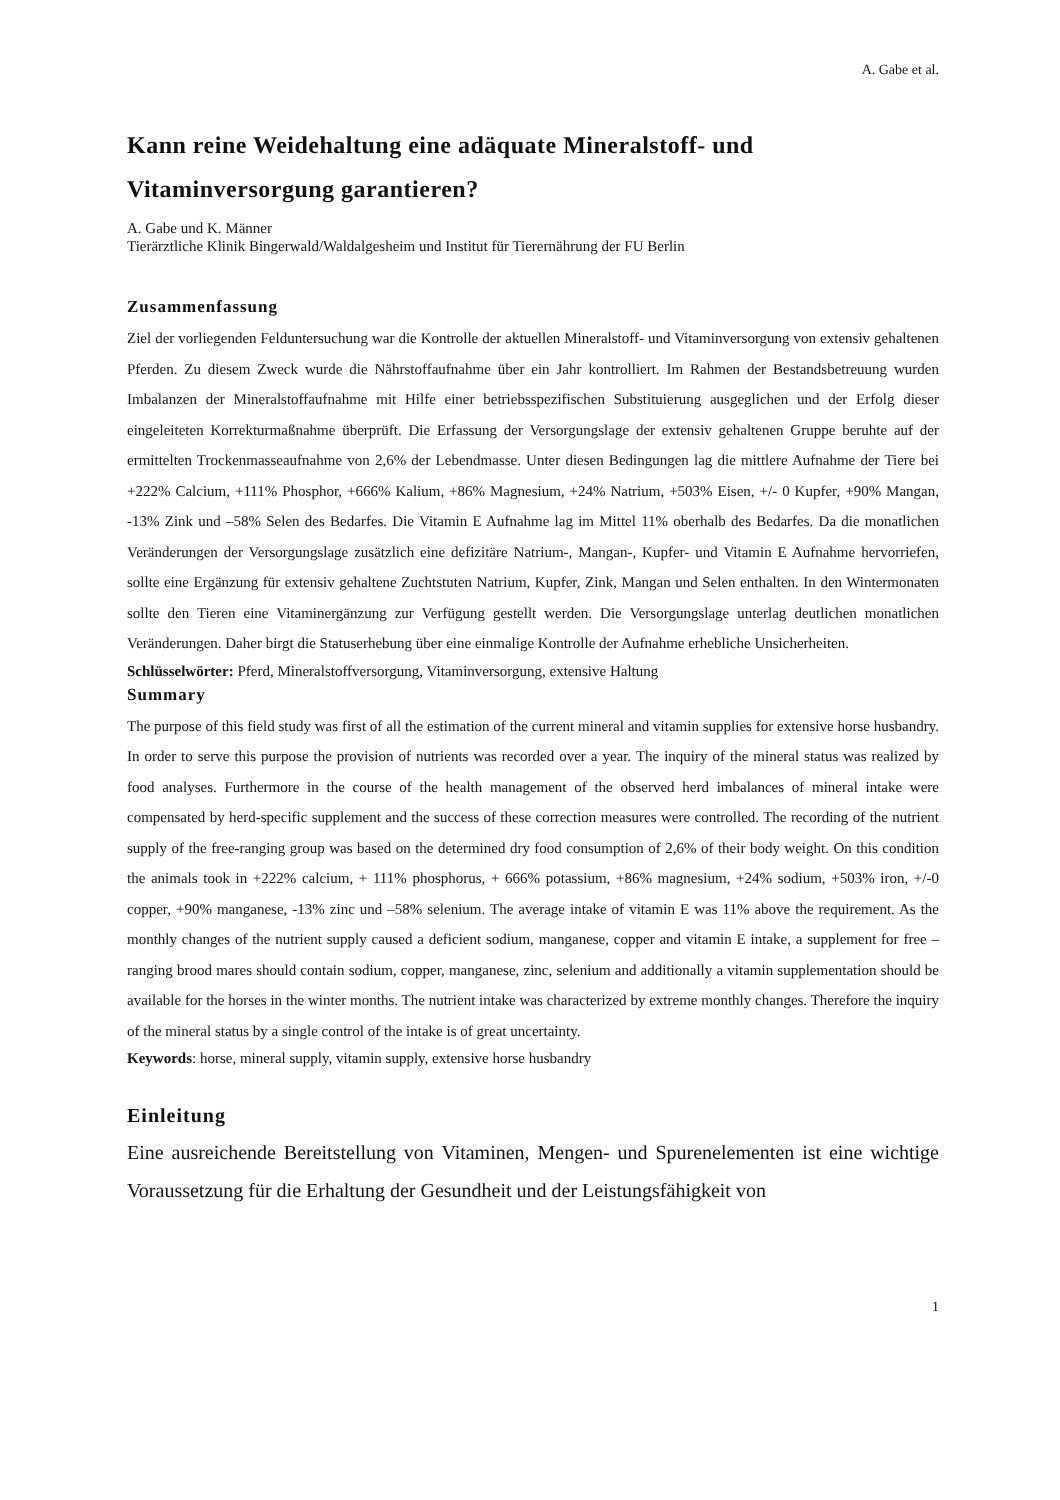A. Gabe et al.
Kann reine Weidehaltung eine adäquate Mineralstoff- und Vitaminversorgung garantieren?
A. Gabe und K. Männer
Tierärztliche Klinik Bingerwald/Waldalgesheim und Institut für Tierernährung der FU Berlin
Zusammenfassung
Ziel der vorliegenden Felduntersuchung war die Kontrolle der aktuellen Mineralstoff- und Vitaminversorgung von extensiv gehaltenen Pferden. Zu diesem Zweck wurde die Nährstoffaufnahme über ein Jahr kontrolliert. Im Rahmen der Bestandsbetreuung wurden Imbalanzen der Mineralstoffaufnahme mit Hilfe einer betriebsspezifischen Substituierung ausgeglichen und der Erfolg dieser eingeleiteten Korrekturmaßnahme überprüft. Die Erfassung der Versorgungslage der extensiv gehaltenen Gruppe beruhte auf der ermittelten Trockenmasseaufnahme von 2,6% der Lebendmasse. Unter diesen Bedingungen lag die mittlere Aufnahme der Tiere bei +222% Calcium, +111% Phosphor, +666% Kalium, +86% Magnesium, +24% Natrium, +503% Eisen, +/- 0 Kupfer, +90% Mangan, -13% Zink und –58% Selen des Bedarfes. Die Vitamin E Aufnahme lag im Mittel 11% oberhalb des Bedarfes. Da die monatlichen Veränderungen der Versorgungslage zusätzlich eine defizitäre Natrium-, Mangan-, Kupfer- und Vitamin E Aufnahme hervorriefen, sollte eine Ergänzung für extensiv gehaltene Zuchtstuten Natrium, Kupfer, Zink, Mangan und Selen enthalten. In den Wintermonaten sollte den Tieren eine Vitaminergänzung zur Verfügung gestellt werden. Die Versorgungslage unterlag deutlichen monatlichen Veränderungen. Daher birgt die Statuserhebung über eine einmalige Kontrolle der Aufnahme erhebliche Unsicherheiten.
Schlüsselwörter: Pferd, Mineralstoffversorgung, Vitaminversorgung, extensive Haltung
Summary
The purpose of this field study was first of all the estimation of the current mineral and vitamin supplies for extensive horse husbandry. In order to serve this purpose the provision of nutrients was recorded over a year. The inquiry of the mineral status was realized by food analyses. Furthermore in the course of the health management of the observed herd imbalances of mineral intake were compensated by herd-specific supplement and the success of these correction measures were controlled. The recording of the nutrient supply of the free-ranging group was based on the determined dry food consumption of 2,6% of their body weight. On this condition the animals took in +222% calcium, + 111% phosphorus, + 666% potassium, +86% magnesium, +24% sodium, +503% iron, +/-0 copper, +90% manganese, -13% zinc und –58% selenium. The average intake of vitamin E was 11% above the requirement. As the monthly changes of the nutrient supply caused a deficient sodium, manganese, copper and vitamin E intake, a supplement for free – ranging brood mares should contain sodium, copper, manganese, zinc, selenium and additionally a vitamin supplementation should be available for the horses in the winter months. The nutrient intake was characterized by extreme monthly changes. Therefore the inquiry of the mineral status by a single control of the intake is of great uncertainty.
Keywords: horse, mineral supply, vitamin supply, extensive horse husbandry
Einleitung
Eine ausreichende Bereitstellung von Vitaminen, Mengen- und Spurenelementen ist eine wichtige Voraussetzung für die Erhaltung der Gesundheit und der Leistungsfähigkeit von
1